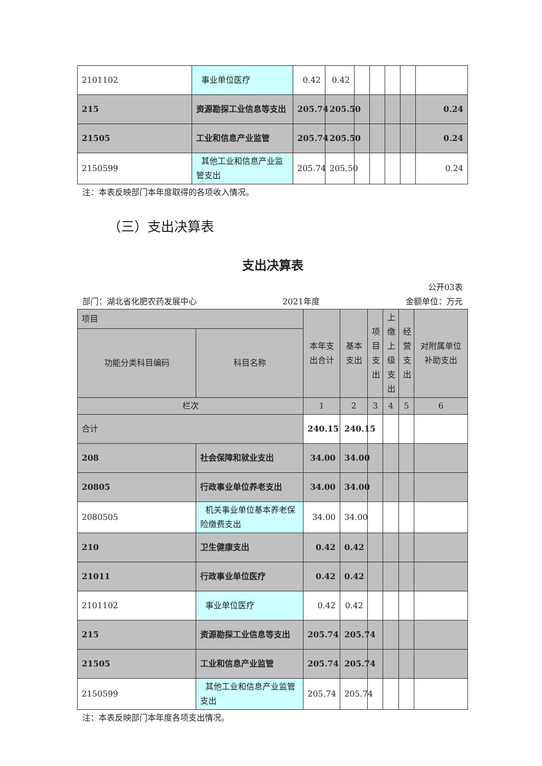| 2101102 | 事业单位医疗 | 0.42 | 0.42 | | | | | |
| 215 | 资源勘探工业信息等支出 | 205.74 | 205.50 | | | | | 0.24 |
| 21505 | 工业和信息产业监管 | 205.74 | 205.50 | | | | | 0.24 |
| 2150599 | 其他工业和信息产业监管支出 | 205.74 | 205.50 | | | | | 0.24 |
注：本表反映部门本年度取得的各项收入情况。
（三）支出决算表
支出决算表
公开03表
部门：湖北省化肥农药发展中心 2021年度 金额单位：万元
| 项目 | | 本年支出合计 | 基本支出 | 项目支出 | 上缴上级支出 | 经营支出 | 对附属单位补助支出 |
| 功能分类科目编码 | 科目名称 | | | | | | |
| 栏次 | | 1 | 2 | 3 | 4 | 5 | 6 |
| 合计 | | 240.15 | 240.15 | | | | |
| 208 | 社会保障和就业支出 | 34.00 | 34.00 | | | | |
| 20805 | 行政事业单位养老支出 | 34.00 | 34.00 | | | | |
| 2080505 | 机关事业单位基本养老保险缴费支出 | 34.00 | 34.00 | | | | |
| 210 | 卫生健康支出 | 0.42 | 0.42 | | | | |
| 21011 | 行政事业单位医疗 | 0.42 | 0.42 | | | | |
| 2101102 | 事业单位医疗 | 0.42 | 0.42 | | | | |
| 215 | 资源勘探工业信息等支出 | 205.74 | 205.74 | | | | |
| 21505 | 工业和信息产业监管 | 205.74 | 205.74 | | | | |
| 2150599 | 其他工业和信息产业监管支出 | 205.74 | 205.74 | | | | |
注：本表反映部门本年度各项支出情况。